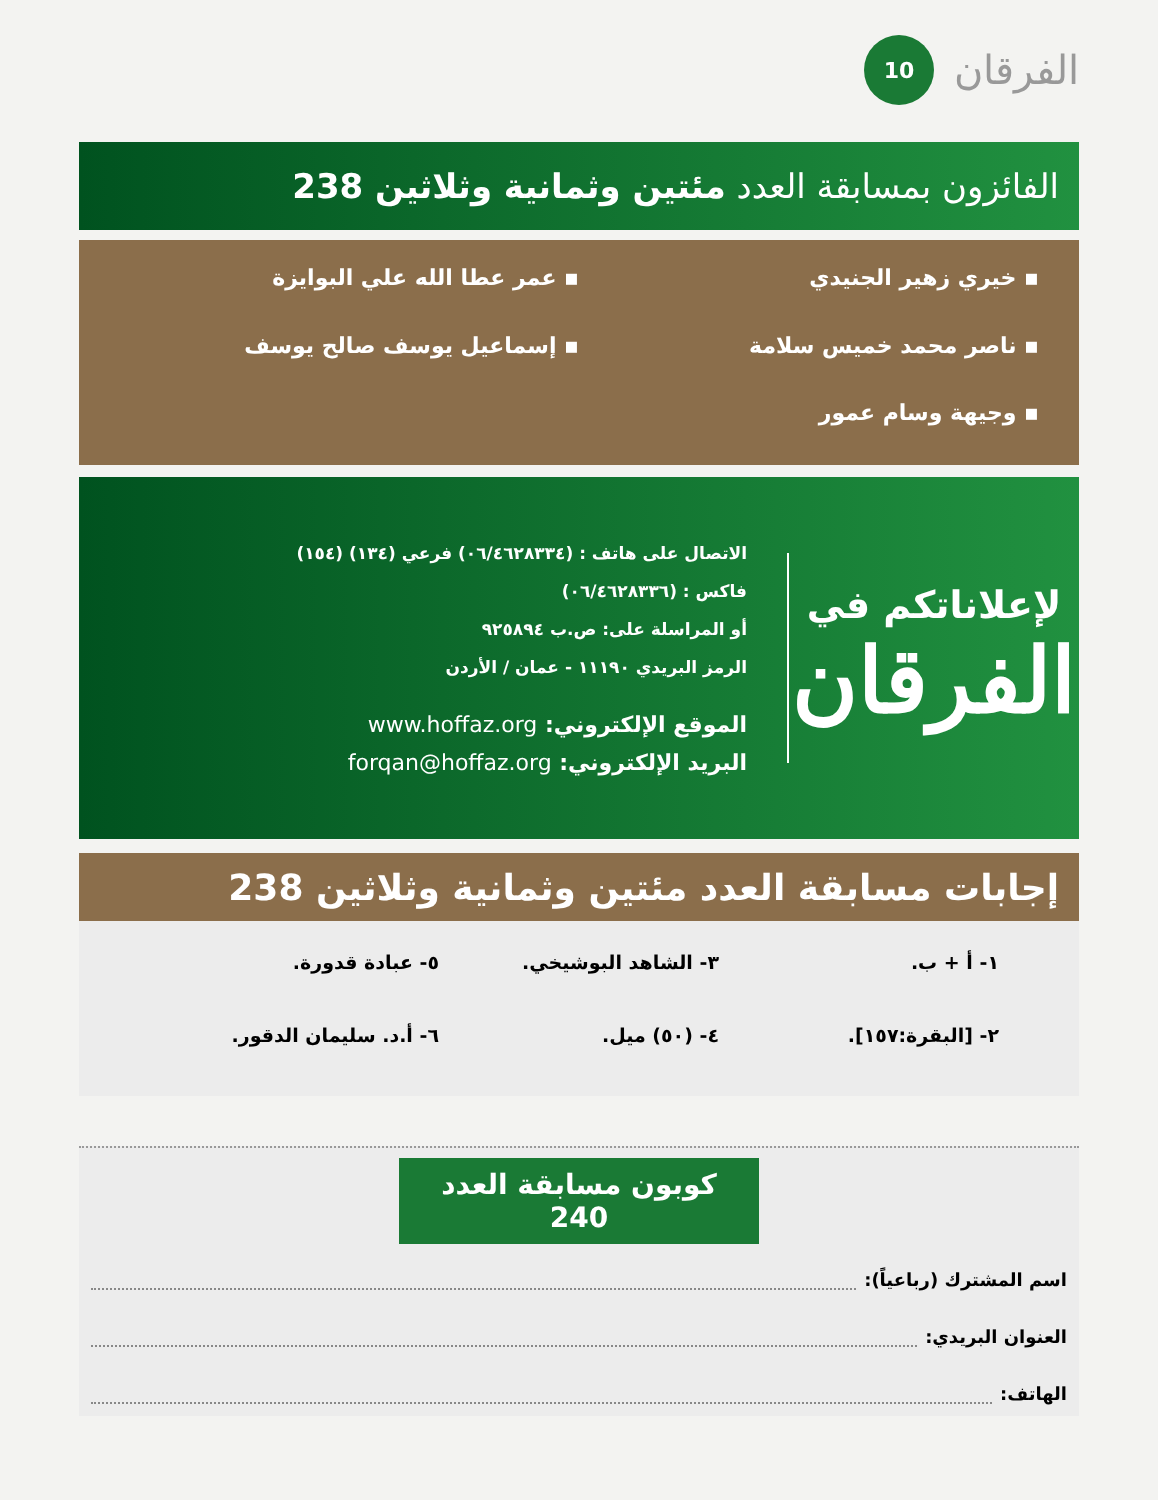الفرقان 10
الفائزون بمسابقة العدد مئتين وثمانية وثلاثين 238
▪ خيري زهير الجنيدي
▪ عمر عطا الله علي البوايزة
▪ ناصر محمد خميس سلامة
▪ إسماعيل يوسف صالح يوسف
▪ وجيهة وسام عمور
لإعلاناتكم في
الفرقان
الاتصال على هاتف : (٠٦/٤٦٢٨٣٣٤) فرعي (١٣٤) (١٥٤)
فاكس : (٠٦/٤٦٢٨٣٣٦)
أو المراسلة على: ص.ب ٩٢٥٨٩٤
الرمز البريدي ١١١٩٠ - عمان / الأردن
الموقع الإلكتروني: www.hoffaz.org
البريد الإلكتروني: forqan@hoffaz.org
إجابات مسابقة العدد مئتين وثمانية وثلاثين 238
١- أ + ب.
٣- الشاهد البوشيخي.
٥- عبادة قدورة.
٢- [البقرة:١٥٧].
٤- (٥٠) ميل.
٦- أ.د. سليمان الدقور.
كوبون مسابقة العدد 240
اسم المشترك (رباعياً):
العنوان البريدي:
الهاتف: